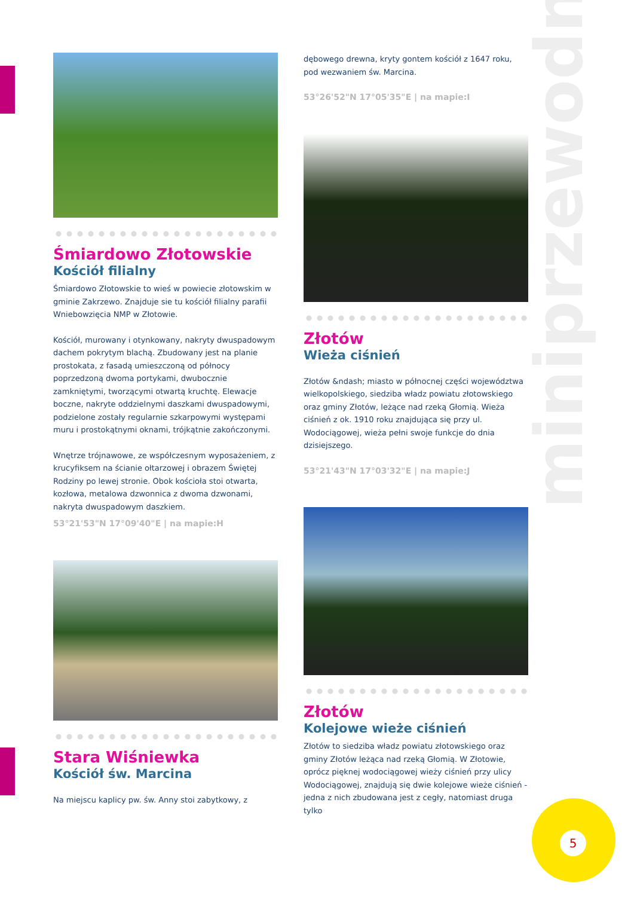miniprzewodnik
5
Śmiardowo Złotowskie
Kościół filialny
Śmiardowo Złotowskie to wieś w powiecie złotowskim w gminie Zakrzewo. Znajduje sie tu kościół filialny parafii Wniebowzięcia NMP w Złotowie.
Kościół, murowany i otynkowany, nakryty dwuspadowym dachem pokrytym blachą. Zbudowany jest na planie prostokata, z fasadą umieszczoną od północy poprzedzoną dwoma portykami, dwubocznie zamkniętymi, tworzącymi otwartą kruchtę. Elewacje boczne, nakryte oddzielnymi daszkami dwuspadowymi, podzielone zostały regularnie szkarpowymi występami muru i prostokątnymi oknami, trójkątnie zakończonymi.
Wnętrze trójnawowe, ze współczesnym wyposażeniem, z krucyfiksem na ścianie ołtarzowej i obrazem Świętej Rodziny po lewej stronie. Obok kościoła stoi otwarta, kozłowa, metalowa dzwonnica z dwoma dzwonami, nakryta dwuspadowym daszkiem.
53°21'53"N 17°09'40"E | na mapie:H
Stara Wiśniewka
Kościół św. Marcina
Na miejscu kaplicy pw. św. Anny stoi zabytkowy, z
dębowego drewna, kryty gontem kościół z 1647 roku, pod wezwaniem św. Marcina.
53°26'52"N 17°05'35"E | na mapie:I
Złotów
Wieża ciśnień
Złotów &ndash; miasto w północnej części województwa wielkopolskiego, siedziba władz powiatu złotowskiego oraz gminy Złotów, leżące nad rzeką Głomią. Wieża ciśnień z ok. 1910 roku znajdująca się przy ul. Wodociągowej, wieża pełni swoje funkcje do dnia dzisiejszego.
53°21'43"N 17°03'32"E | na mapie:J
Złotów
Kolejowe wieże ciśnień
Złotów to siedziba władz powiatu złotowskiego oraz gminy Złotów leżąca nad rzeką Głomią. W Złotowie, oprócz pięknej wodociągowej wieży ciśnień przy ulicy Wodociągowej, znajdują się dwie kolejowe wieże ciśnień - jedna z nich zbudowana jest z cegły, natomiast druga tylko